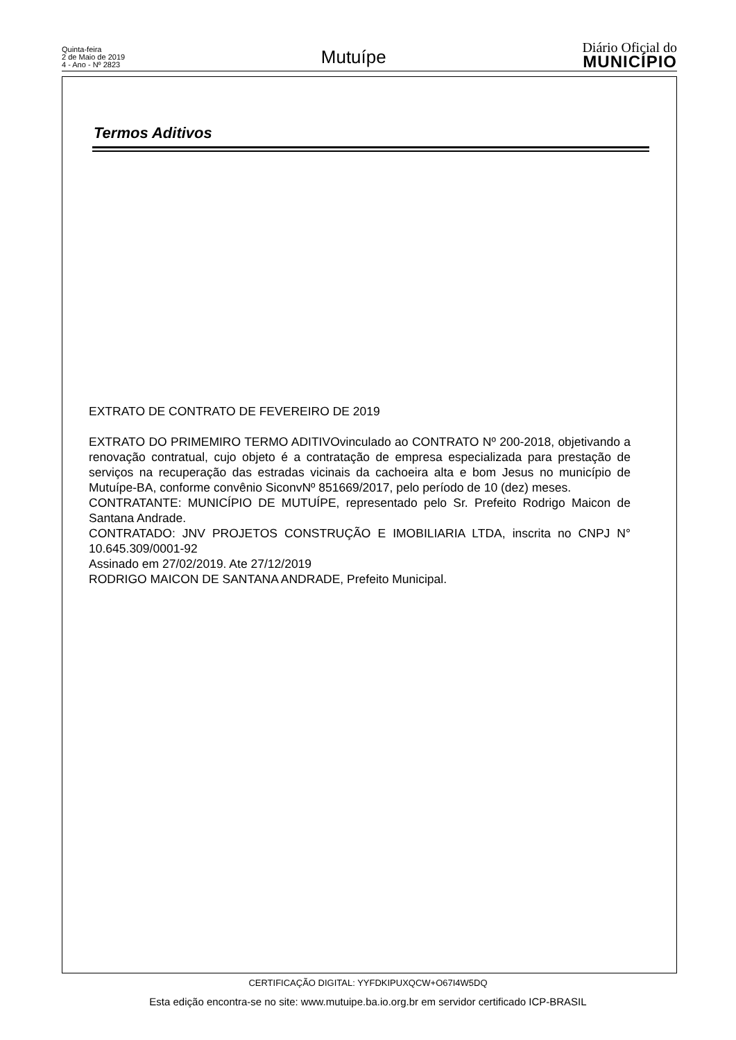Quinta-feira
2 de Maio de 2019
4 - Ano - Nº 2823
Mutuípe
Diário Oficial do
MUNICÍPIO
Termos Aditivos
EXTRATO DE CONTRATO DE FEVEREIRO DE 2019
EXTRATO DO PRIMEMIRO TERMO ADITIVOvinculado ao CONTRATO Nº 200-2018, objetivando a renovação contratual, cujo objeto é a contratação de empresa especializada para prestação de serviços na recuperação das estradas vicinais da cachoeira alta e bom Jesus no município de Mutuípe-BA, conforme convênio SiconvNº 851669/2017, pelo período de 10 (dez) meses.
CONTRATANTE: MUNICÍPIO DE MUTUÍPE, representado pelo Sr. Prefeito Rodrigo Maicon de Santana Andrade.
CONTRATADO: JNV PROJETOS CONSTRUÇÃO E IMOBILIARIA LTDA, inscrita no CNPJ N° 10.645.309/0001-92
Assinado em 27/02/2019. Ate 27/12/2019
RODRIGO MAICON DE SANTANA ANDRADE, Prefeito Municipal.
CERTIFICAÇÃO DIGITAL: YYFDKIPUXQCW+O67I4W5DQ
Esta edição encontra-se no site: www.mutuipe.ba.io.org.br em servidor certificado ICP-BRASIL